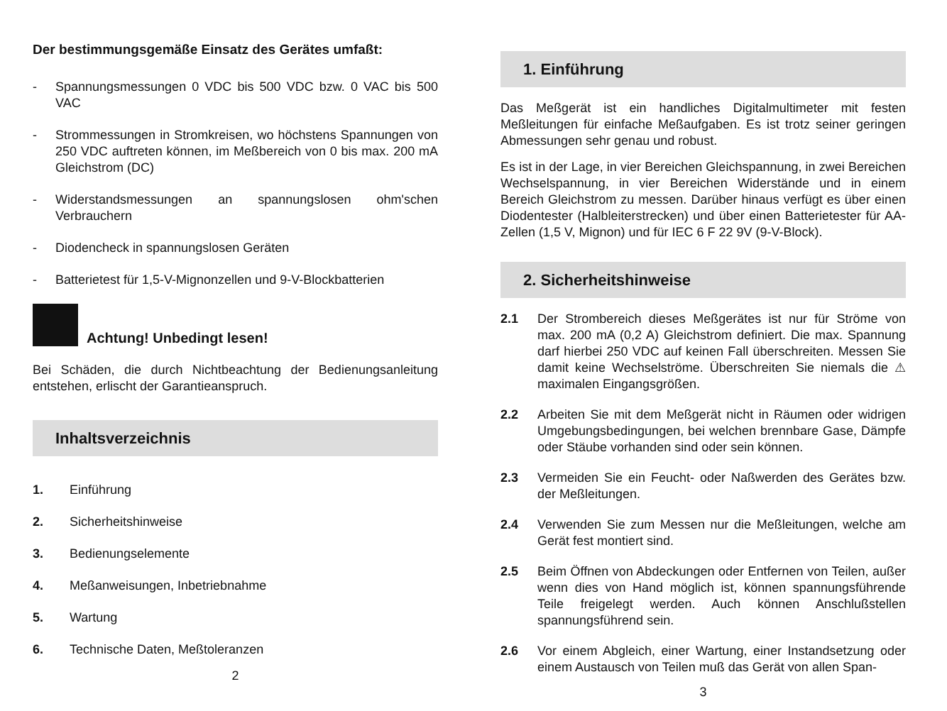Der bestimmungsgemäße Einsatz des Gerätes umfaßt:
- Spannungsmessungen 0 VDC bis 500 VDC bzw. 0 VAC bis 500 VAC
- Strommessungen in Stromkreisen, wo höchstens Spannungen von 250 VDC auftreten können, im Meßbereich von 0 bis max. 200 mA Gleichstrom (DC)
- Widerstandsmessungen an spannungslosen ohm'schen Verbrauchern
- Diodencheck in spannungslosen Geräten
- Batterietest für 1,5-V-Mignonzellen und 9-V-Blockbatterien
Achtung! Unbedingt lesen!
Bei Schäden, die durch Nichtbeachtung der Bedienungsanleitung entstehen, erlischt der Garantieanspruch.
Inhaltsverzeichnis
1. Einführung
2. Sicherheitshinweise
3. Bedienungselemente
4. Meßanweisungen, Inbetriebnahme
5. Wartung
6. Technische Daten, Meßtoleranzen
2
1. Einführung
Das Meßgerät ist ein handliches Digitalmultimeter mit festen Meßleitungen für einfache Meßaufgaben. Es ist trotz seiner geringen Abmessungen sehr genau und robust.
Es ist in der Lage, in vier Bereichen Gleichspannung, in zwei Bereichen Wechselspannung, in vier Bereichen Widerstände und in einem Bereich Gleichstrom zu messen. Darüber hinaus verfügt es über einen Diodentester (Halbleiterstrecken) und über einen Batterietester für AA-Zellen (1,5 V, Mignon) und für IEC 6 F 22 9V (9-V-Block).
2. Sicherheitshinweise
2.1 Der Strombereich dieses Meßgerätes ist nur für Ströme von max. 200 mA (0,2 A) Gleichstrom definiert. Die max. Spannung darf hierbei 250 VDC auf keinen Fall überschreiten. Messen Sie damit keine Wechselströme. Überschreiten Sie niemals die ⚠ maximalen Eingangsgrößen.
2.2 Arbeiten Sie mit dem Meßgerät nicht in Räumen oder widrigen Umgebungsbedingungen, bei welchen brennbare Gase, Dämpfe oder Stäube vorhanden sind oder sein können.
2.3 Vermeiden Sie ein Feucht- oder Naßwerden des Gerätes bzw. der Meßleitungen.
2.4 Verwenden Sie zum Messen nur die Meßleitungen, welche am Gerät fest montiert sind.
2.5 Beim Öffnen von Abdeckungen oder Entfernen von Teilen, außer wenn dies von Hand möglich ist, können spannungsführende Teile freigelegt werden. Auch können Anschlußstellen spannungsführend sein.
2.6 Vor einem Abgleich, einer Wartung, einer Instandsetzung oder einem Austausch von Teilen muß das Gerät von allen Span-
3